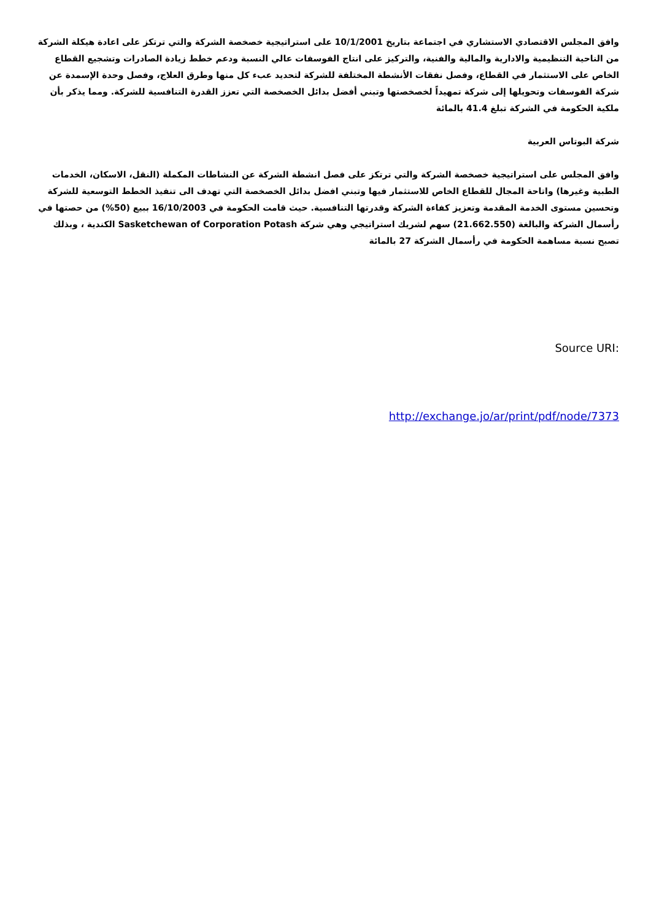وافق المجلس الاقتصادي الاستشاري في اجتماعة بتاريخ 10/1/2001 على استراتيجية خصخصة الشركة والتي ترتكز على اعادة هيكلة الشركة من الناحية التنظيمية والادارية والمالية والفنية، والتركيز على انتاج الفوسفات عالي النسبة ودعم خطط زيادة الصادرات وتشجيع القطاع الخاص على الاستثمار في القطاع، وفصل نفقات الأنشطة المختلفة للشركة لتحديد عبء كل منها وطرق العلاج، وفصل وحدة الإسمدة عن شركة الفوسفات وتحويلها إلى شركة تمهيداً لخصخصتها وتبني أفضل بدائل الخصخصة التي تعزز القدرة التنافسية للشركة. ومما يذكر بأن ملكية الحكومة في الشركة تبلغ 41.4 بالمائة
شركة البوتاس العربية
وافق المجلس على استراتيجية خصخصة الشركة والتي ترتكز على فصل انشطة الشركة عن النشاطات المكملة (النقل، الاسكان، الخدمات الطبية وغيرها) واتاحة المجال للقطاع الخاص للاستثمار فيها وتبني افضل بدائل الخصخصة التي تهدف الى تنفيذ الخطط التوسعية للشركة وتحسين مستوى الخدمة المقدمة وتعزيز كفاءة الشركة وقدرتها التنافسية. حيث قامت الحكومة في 16/10/2003 ببيع (50%) من حصتها في رأسمال الشركة والبالغة (21.662.550) سهم لشريك استراتيجي وهي شركة Sasketchewan of Corporation Potash الكندية ، وبذلك تصبح نسبة مساهمة الحكومة في رأسمال الشركة 27 بالمائة
Source URI:
http://exchange.jo/ar/print/pdf/node/7373